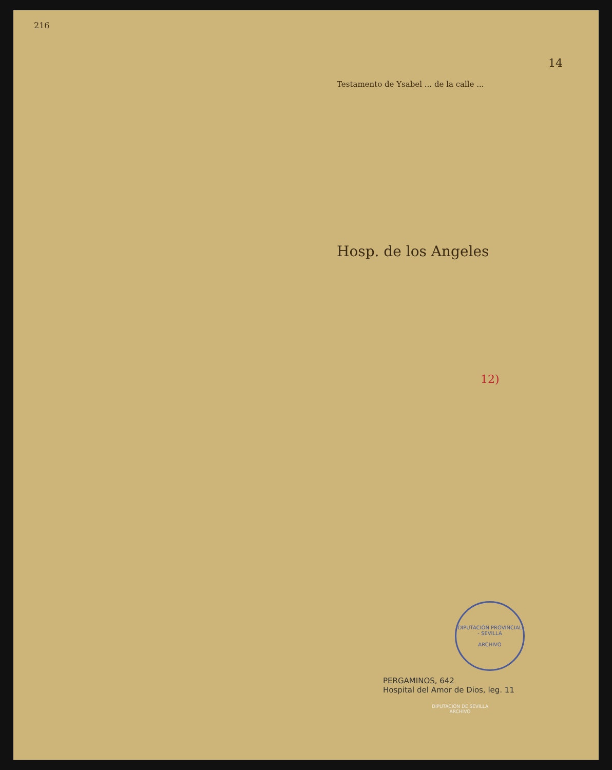216
14
Testamento de Ysabel ... de la calle ...
Hosp. de los Angeles
12)
DIPUTACIÓN PROVINCIAL - SEVILLA
ARCHIVO
PERGAMINOS, 642
Hospital del Amor de Dios, leg. 11
DIPUTACIÓN DE SEVILLA
ARCHIVO